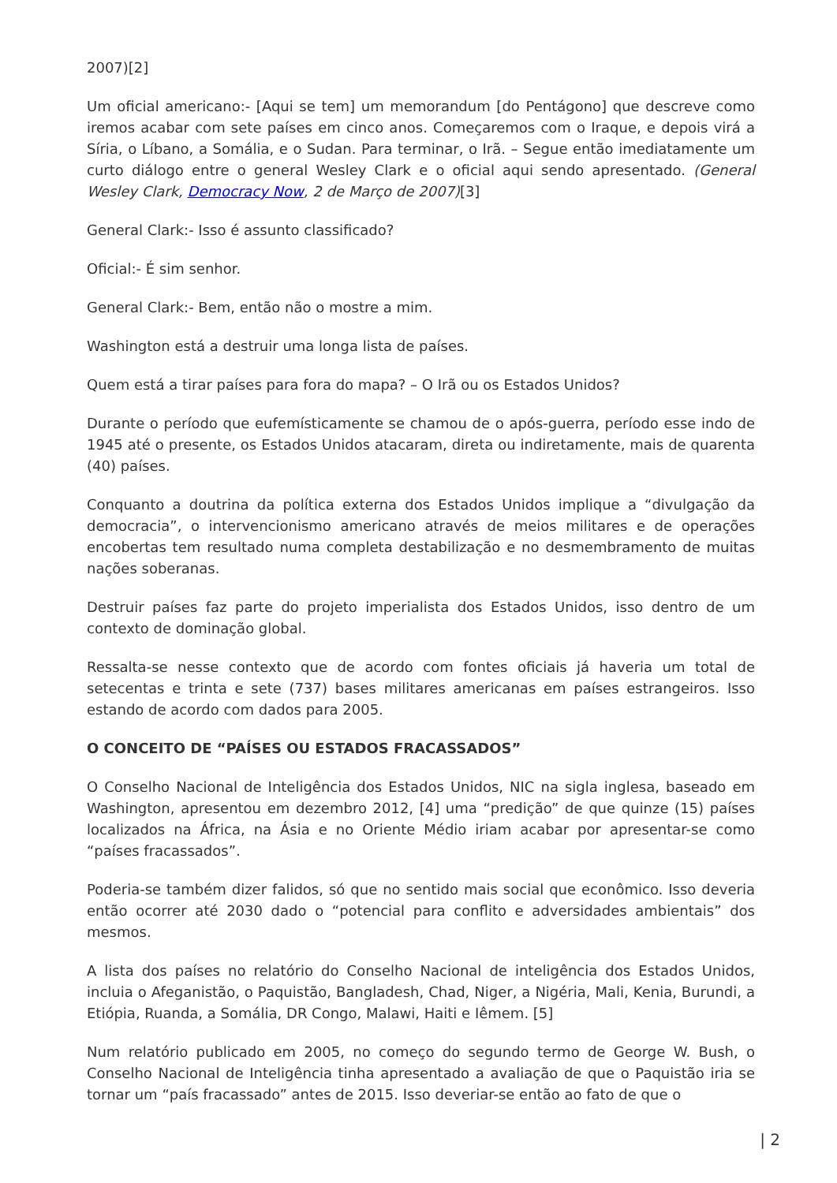2007)[2]
Um oficial americano:- [Aqui se tem] um memorandum [do Pentágono] que descreve como iremos acabar com sete países em cinco anos. Começaremos com o Iraque, e depois virá a Síria, o Líbano, a Somália, e o Sudan. Para terminar, o Irã. – Segue então imediatamente um curto diálogo entre o general Wesley Clark e o oficial aqui sendo apresentado. (General Wesley Clark, Democracy Now, 2 de Março de 2007)[3]
General Clark:- Isso é assunto classificado?
Oficial:- É sim senhor.
General Clark:- Bem, então não o mostre a mim.
Washington está a destruir uma longa lista de países.
Quem está a tirar países para fora do mapa? – O Irã ou os Estados Unidos?
Durante o período que eufemísticamente se chamou de o após-guerra, período esse indo de 1945 até o presente, os Estados Unidos atacaram, direta ou indiretamente, mais de quarenta (40) países.
Conquanto a doutrina da política externa dos Estados Unidos implique a “divulgação da democracia”, o intervencionismo americano através de meios militares e de operações encobertas tem resultado numa completa destabilização e no desmembramento de muitas nações soberanas.
Destruir países faz parte do projeto imperialista dos Estados Unidos, isso dentro de um contexto de dominação global.
Ressalta-se nesse contexto que de acordo com fontes oficiais já haveria um total de setecentas e trinta e sete (737) bases militares americanas em países estrangeiros. Isso estando de acordo com dados para 2005.
O CONCEITO DE “PAÍSES OU ESTADOS FRACASSADOS”
O Conselho Nacional de Inteligência dos Estados Unidos, NIC na sigla inglesa, baseado em Washington, apresentou em dezembro 2012, [4] uma “predição” de que quinze (15) países localizados na África, na Ásia e no Oriente Médio iriam acabar por apresentar-se como “países fracassados”.
Poderia-se também dizer falidos, só que no sentido mais social que econômico. Isso deveria então ocorrer até 2030 dado o “potencial para conflito e adversidades ambientais” dos mesmos.
A lista dos países no relatório do Conselho Nacional de inteligência dos Estados Unidos, incluia o Afeganistão, o Paquistão, Bangladesh, Chad, Niger, a Nigéria, Mali, Kenia, Burundi, a Etiópia, Ruanda, a Somália, DR Congo, Malawi, Haiti e Iêmem. [5]
Num relatório publicado em 2005, no começo do segundo termo de George W. Bush, o Conselho Nacional de Inteligência tinha apresentado a avaliação de que o Paquistão iria se tornar um “país fracassado” antes de 2015. Isso deveriar-se então ao fato de que o
| 2